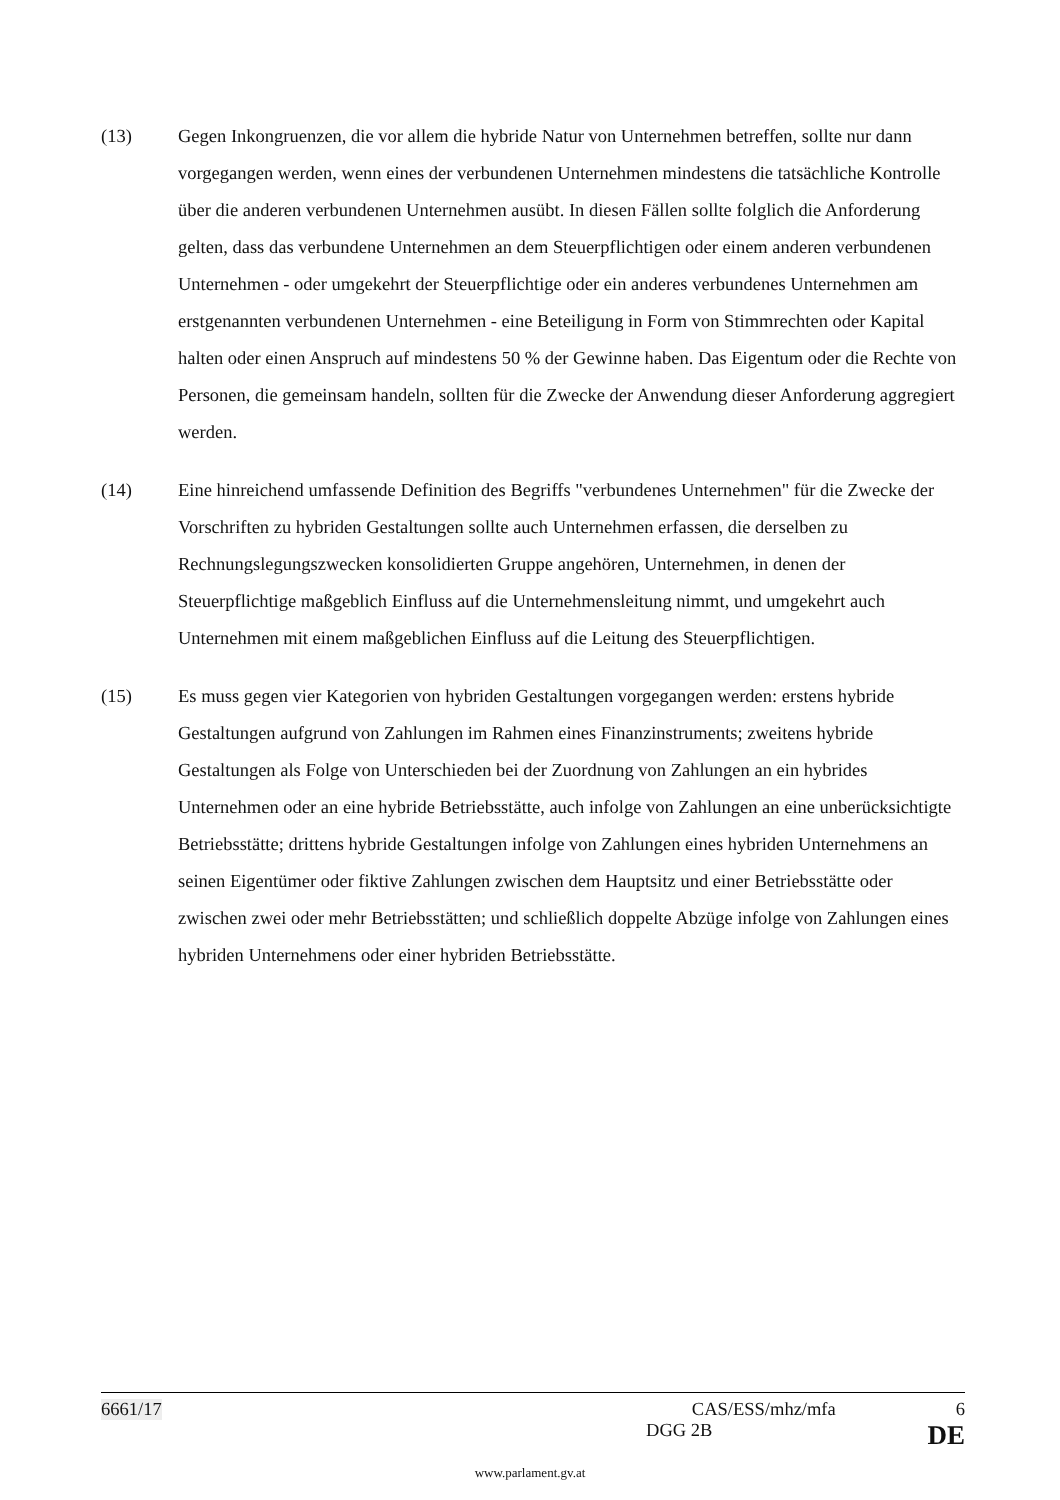(13) Gegen Inkongruenzen, die vor allem die hybride Natur von Unternehmen betreffen, sollte nur dann vorgegangen werden, wenn eines der verbundenen Unternehmen mindestens die tatsächliche Kontrolle über die anderen verbundenen Unternehmen ausübt. In diesen Fällen sollte folglich die Anforderung gelten, dass das verbundene Unternehmen an dem Steuerpflichtigen oder einem anderen verbundenen Unternehmen - oder umgekehrt der Steuerpflichtige oder ein anderes verbundenes Unternehmen am erstgenannten verbundenen Unternehmen - eine Beteiligung in Form von Stimmrechten oder Kapital halten oder einen Anspruch auf mindestens 50 % der Gewinne haben. Das Eigentum oder die Rechte von Personen, die gemeinsam handeln, sollten für die Zwecke der Anwendung dieser Anforderung aggregiert werden.
(14) Eine hinreichend umfassende Definition des Begriffs "verbundenes Unternehmen" für die Zwecke der Vorschriften zu hybriden Gestaltungen sollte auch Unternehmen erfassen, die derselben zu Rechnungslegungszwecken konsolidierten Gruppe angehören, Unternehmen, in denen der Steuerpflichtige maßgeblich Einfluss auf die Unternehmensleitung nimmt, und umgekehrt auch Unternehmen mit einem maßgeblichen Einfluss auf die Leitung des Steuerpflichtigen.
(15) Es muss gegen vier Kategorien von hybriden Gestaltungen vorgegangen werden: erstens hybride Gestaltungen aufgrund von Zahlungen im Rahmen eines Finanzinstruments; zweitens hybride Gestaltungen als Folge von Unterschieden bei der Zuordnung von Zahlungen an ein hybrides Unternehmen oder an eine hybride Betriebsstätte, auch infolge von Zahlungen an eine unberücksichtigte Betriebsstätte; drittens hybride Gestaltungen infolge von Zahlungen eines hybriden Unternehmens an seinen Eigentümer oder fiktive Zahlungen zwischen dem Hauptsitz und einer Betriebsstätte oder zwischen zwei oder mehr Betriebsstätten; und schließlich doppelte Abzüge infolge von Zahlungen eines hybriden Unternehmens oder einer hybriden Betriebsstätte.
6661/17 CAS/ESS/mhz/mfa 6
DGG 2B DE
www.parlament.gv.at